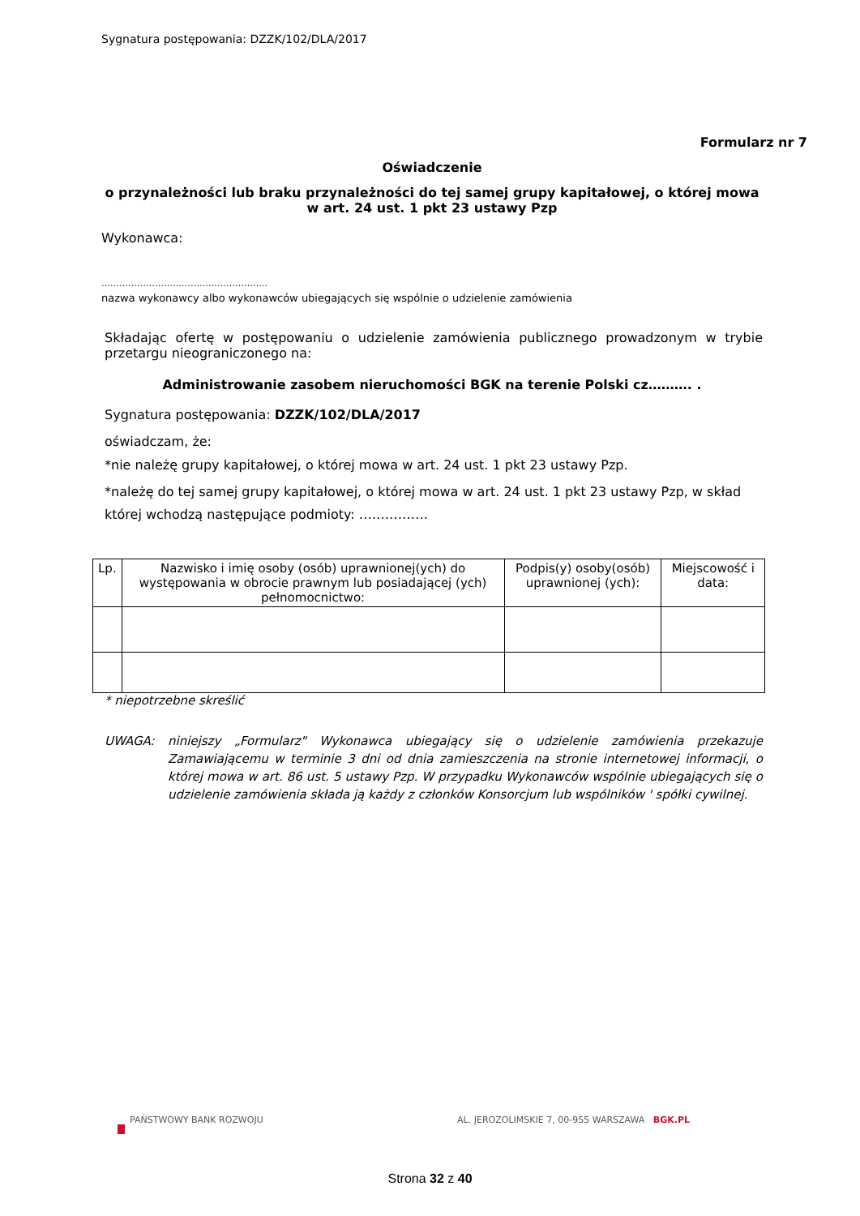Sygnatura postępowania: DZZK/102/DLA/2017
Formularz nr 7
Oświadczenie
o przynależności lub braku przynależności do tej samej grupy kapitałowej, o której mowa w art. 24 ust. 1 pkt 23 ustawy Pzp
Wykonawca:
………………………………………………..
nazwa wykonawcy albo wykonawców ubiegających się wspólnie o udzielenie zamówienia
Składając ofertę w postępowaniu o udzielenie zamówienia publicznego prowadzonym w trybie przetargu nieograniczonego na:
Administrowanie zasobem nieruchomości BGK na terenie Polski cz………. .
Sygnatura postępowania: DZZK/102/DLA/2017
oświadczam, że:
*nie należę grupy kapitałowej, o której mowa w art. 24 ust. 1 pkt 23 ustawy Pzp.
*należę do tej samej grupy kapitałowej, o której mowa w art. 24 ust. 1 pkt 23 ustawy Pzp, w skład której wchodzą następujące podmioty: …………….
| Lp. | Nazwisko i imię osoby (osób) uprawnionej(ych) do występowania w obrocie prawnym lub posiadającej (ych) pełnomocnictwo: | Podpis(y) osoby(osób) uprawnionej (ych): | Miejscowość i data: |
| --- | --- | --- | --- |
* niepotrzebne skreślić
UWAGA: niniejszy „Formularz" Wykonawca ubiegający się o udzielenie zamówienia przekazuje Zamawiającemu w terminie 3 dni od dnia zamieszczenia na stronie internetowej informacji, o której mowa w art. 86 ust. 5 ustawy Pzp. W przypadku Wykonawców wspólnie ubiegających się o udzielenie zamówienia składa ją każdy z członków Konsorcjum lub wspólników ' spółki cywilnej.
PAŃSTWOWY BANK ROZWOJU AL. JEROZOLIMSKIE 7, 00-955 WARSZAWA BGK.PL
Strona 32 z 40